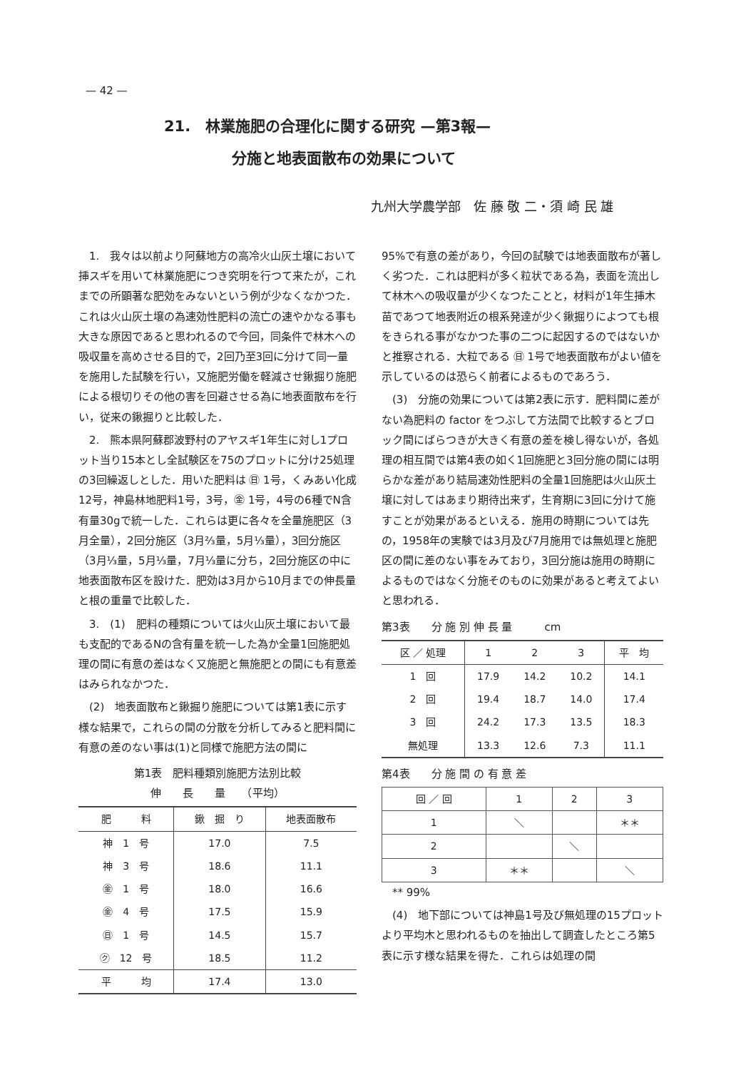— 42 —
21.　林業施肥の合理化に関する研究 —第3報—
分施と地表面散布の効果について
九州大学農学部　佐 藤 敬 二・須 崎 民 雄
1.　我々は以前より阿蘇地方の高冷火山灰土壌において挿スギを用いて林業施肥につき究明を行つて来たが，これまでの所顕著な肥効をみないという例が少なくなかつた．これは火山灰土壌の為速効性肥料の流亡の速やかなる事も大きな原因であると思われるので今回，同条件で林木への吸収量を高めさせる目的で，2回乃至3回に分けて同一量を施用した試験を行い，又施肥労働を軽減させ鍬掘り施肥による根切りその他の害を回避させる為に地表面散布を行い，従来の鍬掘りと比較した．
2.　熊本県阿蘇郡波野村のアヤスギ1年生に対し1プロット当り15本とし全試験区を75のプロットに分け25処理の3回繰返しとした．用いた肥料は ㊐ 1号，くみあい化成12号，神島林地肥料1号，3号，㊎ 1号，4号の6種でN含有量30gで統一した．これらは更に各々を全量施肥区（3月全量），2回分施区（3月⅔量，5月⅓量），3回分施区（3月⅓量，5月⅓量，7月⅓量に分ち，2回分施区の中に地表面散布区を設けた．肥効は3月から10月までの伸長量と根の重量で比較した．
3.　(1)　肥料の種類については火山灰土壌において最も支配的であるNの含有量を統一した為か全量1回施肥処理の間に有意の差はなく又施肥と無施肥との間にも有意差はみられなかつた．
(2)　地表面散布と鍬掘り施肥については第1表に示す様な結果で，これらの間の分散を分析してみると肥料間に有意の差のない事は(1)と同様で施肥方法の間に
第1表　肥料種類別施肥方法別比較
伸　　長　　量　　（平均）
| 肥 料 | 鍬 掘 り | 地表面散布 |
| --- | --- | --- |
| 神 1 号 | 17.0 | 7.5 |
| 神 3 号 | 18.6 | 11.1 |
| ㊎ 1 号 | 18.0 | 16.6 |
| ㊎ 4 号 | 17.5 | 15.9 |
| ㊐ 1 号 | 14.5 | 15.7 |
| ㋗ 12 号 | 18.5 | 11.2 |
| 平 均 | 17.4 | 13.0 |
95%で有意の差があり，今回の試験では地表面散布が著しく劣つた．これは肥料が多く粒状である為，表面を流出して林木への吸収量が少くなつたことと，材料が1年生挿木苗であつて地表附近の根系発達が少く鍬掘りによつても根をきられる事がなかつた事の二つに起因するのではないかと推察される．大粒である ㊐ 1号で地表面散布がよい値を示しているのは恐らく前者によるものであろう．
(3)　分施の効果については第2表に示す．肥料間に差がない為肥料の factor をつぶして方法間で比較するとブロック間にばらつきが大きく有意の差を検し得ないが，各処理の相互間では第4表の如く1回施肥と3回分施の間には明らかな差があり結局速効性肥料の全量1回施肥は火山灰土壌に対してはあまり期待出来ず，生育期に3回に分けて施すことが効果があるといえる．施用の時期については先の，1958年の実験では3月及び7月施用では無処理と施肥区の間に差のない事をみており，3回分施は施用の時期によるものではなく分施そのものに効果があると考えてよいと思われる．
第3表　　分 施 別 伸 長 量　　　cm
| 区 ／ 処理 | 1 | 2 | 3 | 平 均 |
| --- | --- | --- | --- | --- |
| 1 回 | 17.9 | 14.2 | 10.2 | 14.1 |
| 2 回 | 19.4 | 18.7 | 14.0 | 17.4 |
| 3 回 | 24.2 | 17.3 | 13.5 | 18.3 |
| 無処理 | 13.3 | 12.6 | 7.3 | 11.1 |
第4表　　分 施 間 の 有 意 差
| 回 ／ 回 | 1 | 2 | 3 |
| 1 | ＼ | | ＊＊ |
| 2 | | ＼ | |
| 3 | ＊＊ | | ＼ |
** 99%
(4)　地下部については神島1号及び無処理の15プロットより平均木と思われるものを抽出して調査したところ第5表に示す様な結果を得た．これらは処理の間